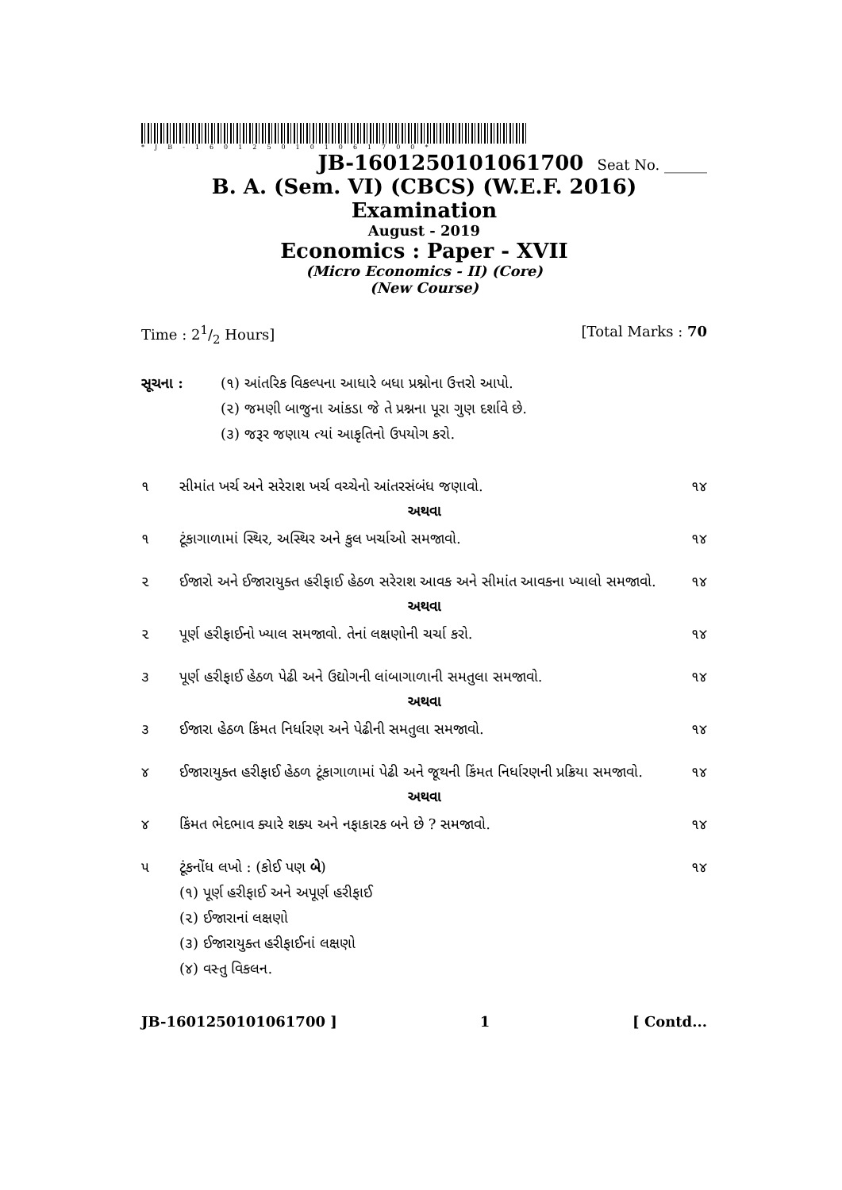*JB-1601250101061700*
JB-1601250101061700 Seat No. ______
B. A. (Sem. VI) (CBCS) (W.E.F. 2016) Examination
August - 2019
Economics : Paper - XVII
(Micro Economics - II) (Core)
(New Course)
Time : 21/2 Hours] [Total Marks : 70
સૂચના : (૧) આંતરિક વિકલ્પના આધારે બધા પ્રશ્નોના ઉત્તરો આપો.
(૨) જમણી બાજુના આંકડા જે તે પ્રશ્નના પૂરા ગુણ દર્શાવે છે.
(૩) જરૂર જણાય ત્યાં આકૃતિનો ઉપયોગ કરો.
૧ સીમાંત ખર્ચ અને સરેરાશ ખર્ચ વચ્ચેનો આંતરસંબંધ જણાવો. ૧૪
અથવા
૧ ટૂંકાગાળામાં સ્થિર, અસ્થિર અને કુલ ખર્ચાઓ સમજાવો. ૧૪
૨ ઈજારો અને ઈજારાયુક્ત હરીફાઈ હેઠળ સરેરાશ આવક અને સીમાંત આવકના ખ્યાલો સમજાવો. ૧૪
અથવા
૨ પૂર્ણ હરીફાઈનો ખ્યાલ સમજાવો. તેનાં લક્ષણોની ચર્ચા કરો. ૧૪
૩ પૂર્ણ હરીફાઈ હેઠળ પેઢી અને ઉદ્યોગની લાંબાગાળાની સમતુલા સમજાવો. ૧૪
અથવા
૩ ઈજારા હેઠળ કિંમત નિર્ધારણ અને પેઢીની સમતુલા સમજાવો. ૧૪
૪ ઈજારાયુક્ત હરીફાઈ હેઠળ ટૂંકાગાળામાં પેઢી અને જૂથની કિંમત નિર્ધારણની પ્રક્રિયા સમજાવો. ૧૪
અથવા
૪ કિંમત ભેદભાવ ક્યારે શક્ય અને નફાકારક બને છે ? સમજાવો. ૧૪
૫ ટૂંકનોંધ લખો : (કોઈ પણ બે)
(૧) પૂર્ણ હરીફાઈ અને અપૂર્ણ હરીફાઈ
(૨) ઈજારાનાં લક્ષણો
(૩) ઈજારાયુક્ત હરીફાઈનાં લક્ષણો
(૪) વસ્તુ વિકલન. ૧૪
JB-1601250101061700 ] 1 [ Contd...